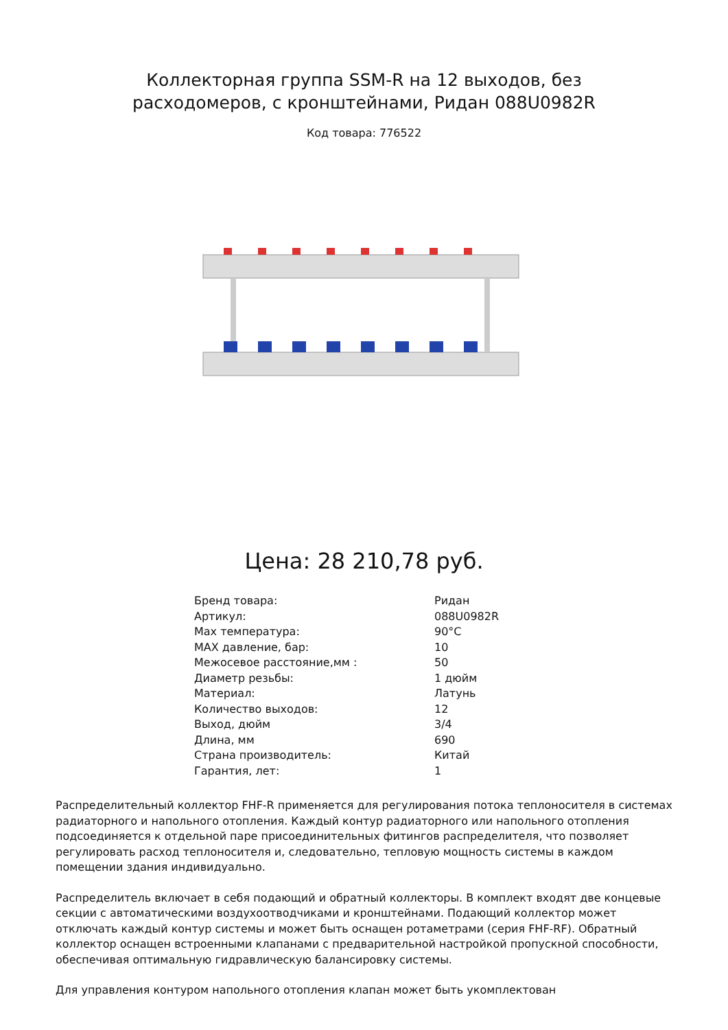Коллекторная группа SSM-R на 12 выходов, без расходомеров, с кронштейнами, Ридан 088U0982R
Код товара: 776522
Цена: 28 210,78 руб.
| Бренд товара: | Ридан |
| Артикул: | 088U0982R |
| Max температура: | 90°C |
| MAX давление, бар: | 10 |
| Межосевое расстояние,мм : | 50 |
| Диаметр резьбы: | 1 дюйм |
| Материал: | Латунь |
| Количество выходов: | 12 |
| Выход, дюйм | 3/4 |
| Длина, мм | 690 |
| Страна производитель: | Китай |
| Гарантия, лет: | 1 |
Распределительный коллектор FHF-R применяется для регулирования потока теплоносителя в системах радиаторного и напольного отопления. Каждый контур радиаторного или напольного отопления подсоединяется к отдельной паре присоединительных фитингов распределителя, что позволяет регулировать расход теплоносителя и, следовательно, тепловую мощность системы в каждом помещении здания индивидуально.
Распределитель включает в себя подающий и обратный коллекторы. В комплект входят две концевые секции с автоматическими воздухоотводчиками и кронштейнами. Подающий коллектор может отключать каждый контур системы и может быть оснащен ротаметрами (серия FHF-RF). Обратный коллектор оснащен встроенными клапанами с предварительной настройкой пропускной способности, обеспечивая оптимальную гидравлическую балансировку системы.
Для управления контуром напольного отопления клапан может быть укомплектован